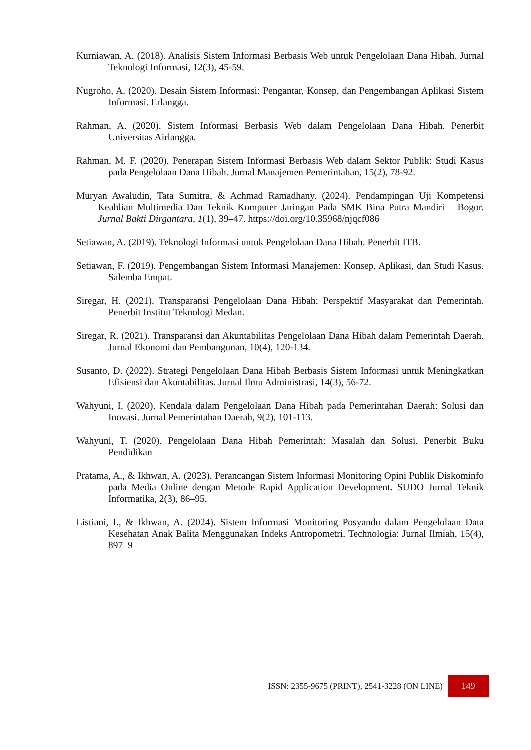Kurniawan, A. (2018). Analisis Sistem Informasi Berbasis Web untuk Pengelolaan Dana Hibah. Jurnal Teknologi Informasi, 12(3), 45-59.
Nugroho, A. (2020). Desain Sistem Informasi: Pengantar, Konsep, dan Pengembangan Aplikasi Sistem Informasi. Erlangga.
Rahman, A. (2020). Sistem Informasi Berbasis Web dalam Pengelolaan Dana Hibah. Penerbit Universitas Airlangga.
Rahman, M. F. (2020). Penerapan Sistem Informasi Berbasis Web dalam Sektor Publik: Studi Kasus pada Pengelolaan Dana Hibah. Jurnal Manajemen Pemerintahan, 15(2), 78-92.
Muryan Awaludin, Tata Sumitra, & Achmad Ramadhany. (2024). Pendampingan Uji Kompetensi Keahlian Multimedia Dan Teknik Komputer Jaringan Pada SMK Bina Putra Mandiri – Bogor. Jurnal Bakti Dirgantara, 1(1), 39–47. https://doi.org/10.35968/njqcf086
Setiawan, A. (2019). Teknologi Informasi untuk Pengelolaan Dana Hibah. Penerbit ITB.
Setiawan, F. (2019). Pengembangan Sistem Informasi Manajemen: Konsep, Aplikasi, dan Studi Kasus. Salemba Empat.
Siregar, H. (2021). Transparansi Pengelolaan Dana Hibah: Perspektif Masyarakat dan Pemerintah. Penerbit Institut Teknologi Medan.
Siregar, R. (2021). Transparansi dan Akuntabilitas Pengelolaan Dana Hibah dalam Pemerintah Daerah. Jurnal Ekonomi dan Pembangunan, 10(4), 120-134.
Susanto, D. (2022). Strategi Pengelolaan Dana Hibah Berbasis Sistem Informasi untuk Meningkatkan Efisiensi dan Akuntabilitas. Jurnal Ilmu Administrasi, 14(3), 56-72.
Wahyuni, I. (2020). Kendala dalam Pengelolaan Dana Hibah pada Pemerintahan Daerah: Solusi dan Inovasi. Jurnal Pemerintahan Daerah, 9(2), 101-113.
Wahyuni, T. (2020). Pengelolaan Dana Hibah Pemerintah: Masalah dan Solusi. Penerbit Buku Pendidikan
Pratama, A., & Ikhwan, A. (2023). Perancangan Sistem Informasi Monitoring Opini Publik Diskominfo pada Media Online dengan Metode Rapid Application Development. SUDO Jurnal Teknik Informatika, 2(3), 86–95.
Listiani, I., & Ikhwan, A. (2024). Sistem Informasi Monitoring Posyandu dalam Pengelolaan Data Kesehatan Anak Balita Menggunakan Indeks Antropometri. Technologia: Jurnal Ilmiah, 15(4), 897–9
ISSN: 2355-9675 (PRINT), 2541-3228 (ON LINE) 149